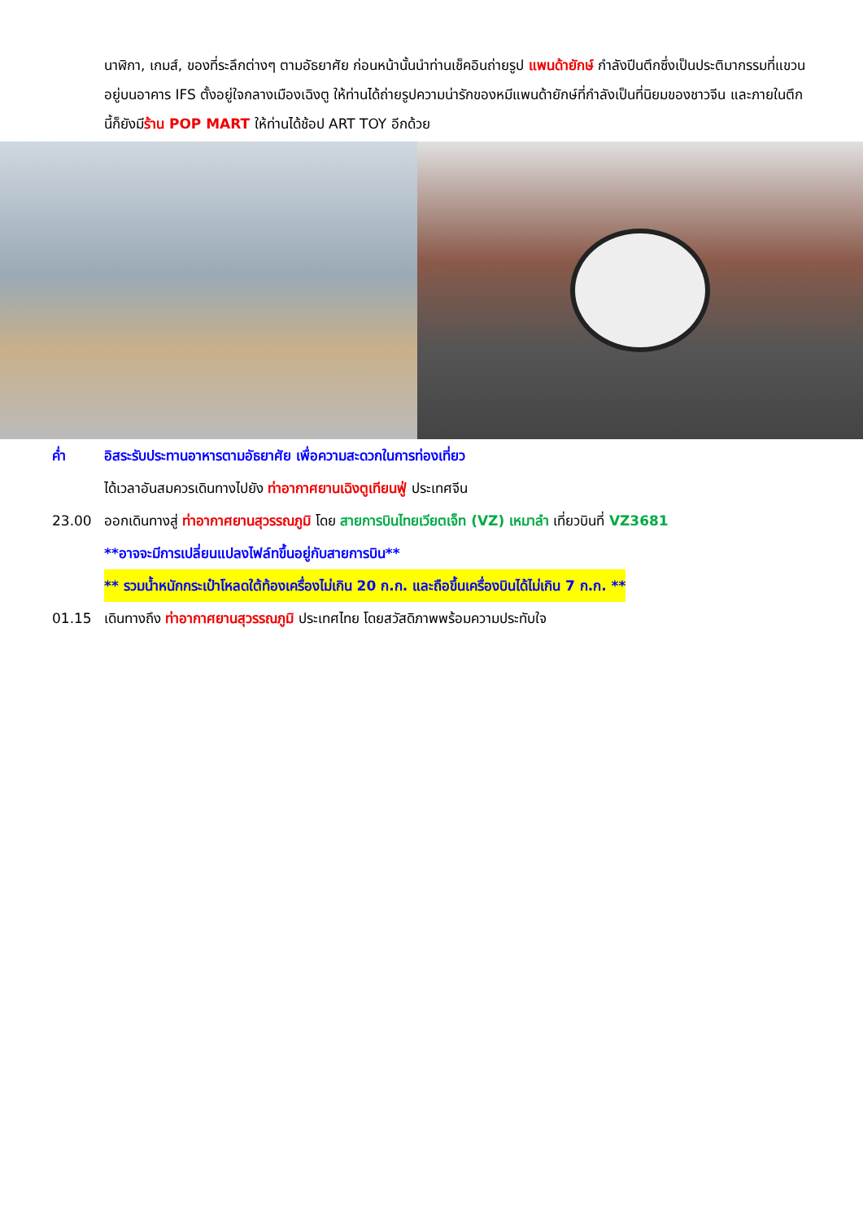นาฬิกา, เกมส์, ของที่ระลึกต่างๆ ตามอัธยาศัย ก่อนหน้านั้นนำท่านเช็คอินถ่ายรูป แพนด้ายักษ์ กำลังปีนตึกซึ่งเป็นประติมากรรมที่แขวนอยู่บนอาคาร IFS ตั้งอยู่ใจกลางเมืองเฉิงตู ให้ท่านได้ถ่ายรูปความน่ารักของหมีแพนด้ายักษ์ที่กำลังเป็นที่นิยมของชาวจีน และภายในตึก นี้ก็ยังมีร้าน POP MART ให้ท่านได้ช้อป ART TOY อีกด้วย
ค่ำ อิสระรับประทานอาหารตามอัธยาศัย เพื่อความสะดวกในการท่องเที่ยว
ได้เวลาอันสมควรเดินทางไปยัง ท่าอากาศยานเฉิงตูเทียนฟู่ ประเทศจีน
23.00 ออกเดินทางสู่ ท่าอากาศยานสุวรรณภูมิ โดย สายการบินไทยเวียตเจ็ท (VZ) เหมาลำ เที่ยวบินที่ VZ3681
**อาจจะมีการเปลี่ยนแปลงไฟล์ทขึ้นอยู่กับสายการบิน**
** รวมน้ำหนักกระเป๋าโหลดใต้ท้องเครื่องไม่เกิน 20 ก.ก. และถือขึ้นเครื่องบินได้ไม่เกิน 7 ก.ก. **
01.15 เดินทางถึง ท่าอากาศยานสุวรรณภูมิ ประเทศไทย โดยสวัสดิภาพพร้อมความประทับใจ